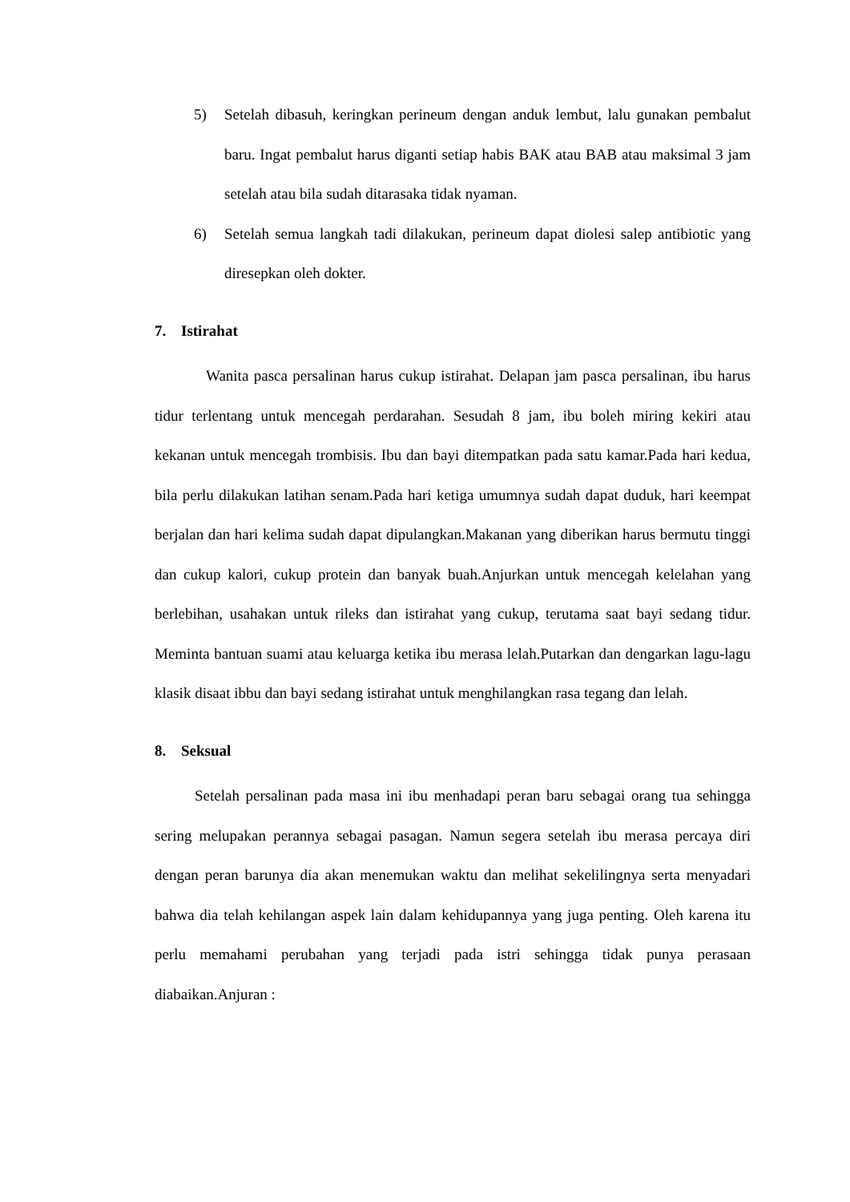5) Setelah dibasuh, keringkan perineum dengan anduk lembut, lalu gunakan pembalut baru. Ingat pembalut harus diganti setiap habis BAK atau BAB atau maksimal 3 jam setelah atau bila sudah ditarasaka tidak nyaman.
6) Setelah semua langkah tadi dilakukan, perineum dapat diolesi salep antibiotic yang diresepkan oleh dokter.
7. Istirahat
Wanita pasca persalinan harus cukup istirahat. Delapan jam pasca persalinan, ibu harus tidur terlentang untuk mencegah perdarahan. Sesudah 8 jam, ibu boleh miring kekiri atau kekanan untuk mencegah trombisis. Ibu dan bayi ditempatkan pada satu kamar.Pada hari kedua, bila perlu dilakukan latihan senam.Pada hari ketiga umumnya sudah dapat duduk, hari keempat berjalan dan hari kelima sudah dapat dipulangkan.Makanan yang diberikan harus bermutu tinggi dan cukup kalori, cukup protein dan banyak buah.Anjurkan untuk mencegah kelelahan yang berlebihan, usahakan untuk rileks dan istirahat yang cukup, terutama saat bayi sedang tidur. Meminta bantuan suami atau keluarga ketika ibu merasa lelah.Putarkan dan dengarkan lagu-lagu klasik disaat ibbu dan bayi sedang istirahat untuk menghilangkan rasa tegang dan lelah.
8. Seksual
Setelah persalinan pada masa ini ibu menhadapi peran baru sebagai orang tua sehingga sering melupakan perannya sebagai pasagan. Namun segera setelah ibu merasa percaya diri dengan peran barunya dia akan menemukan waktu dan melihat sekelilingnya serta menyadari bahwa dia telah kehilangan aspek lain dalam kehidupannya yang juga penting. Oleh karena itu perlu memahami perubahan yang terjadi pada istri sehingga tidak punya perasaan diabaikan.Anjuran :